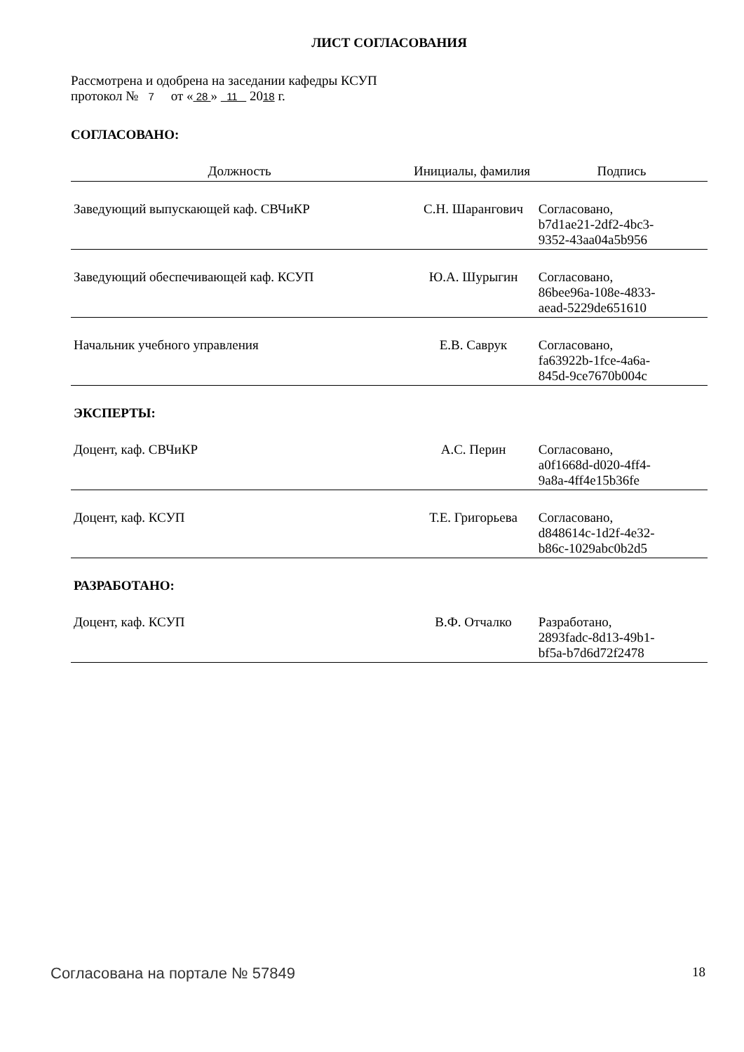ЛИСТ СОГЛАСОВАНИЯ
Рассмотрена и одобрена на заседании кафедры КСУП
протокол № 7 от « 28 » 11 2018 г.
СОГЛАСОВАНО:
| Должность | Инициалы, фамилия | Подпись |
| --- | --- | --- |
| Заведующий выпускающей каф. СВЧиКР | С.Н. Шарангович | Согласовано, b7d1ae21-2df2-4bc3- 9352-43aa04a5b956 |
| Заведующий обеспечивающей каф. КСУП | Ю.А. Шурыгин | Согласовано, 86bee96a-108e-4833- aead-5229de651610 |
| Начальник учебного управления | Е.В. Саврук | Согласовано, fa63922b-1fce-4a6a- 845d-9ce7670b004c |
ЭКСПЕРТЫ:
| Доцент, каф. СВЧиКР | А.С. Перин | Согласовано, a0f1668d-d020-4ff4- 9a8a-4ff4e15b36fe |
| Доцент, каф. КСУП | Т.Е. Григорьева | Согласовано, d848614c-1d2f-4e32- b86c-1029abc0b2d5 |
РАЗРАБОТАНО:
| Доцент, каф. КСУП | В.Ф. Отчалко | Разработано, 2893fadc-8d13-49b1- bf5a-b7d6d72f2478 |
Согласована на портале № 57849 18